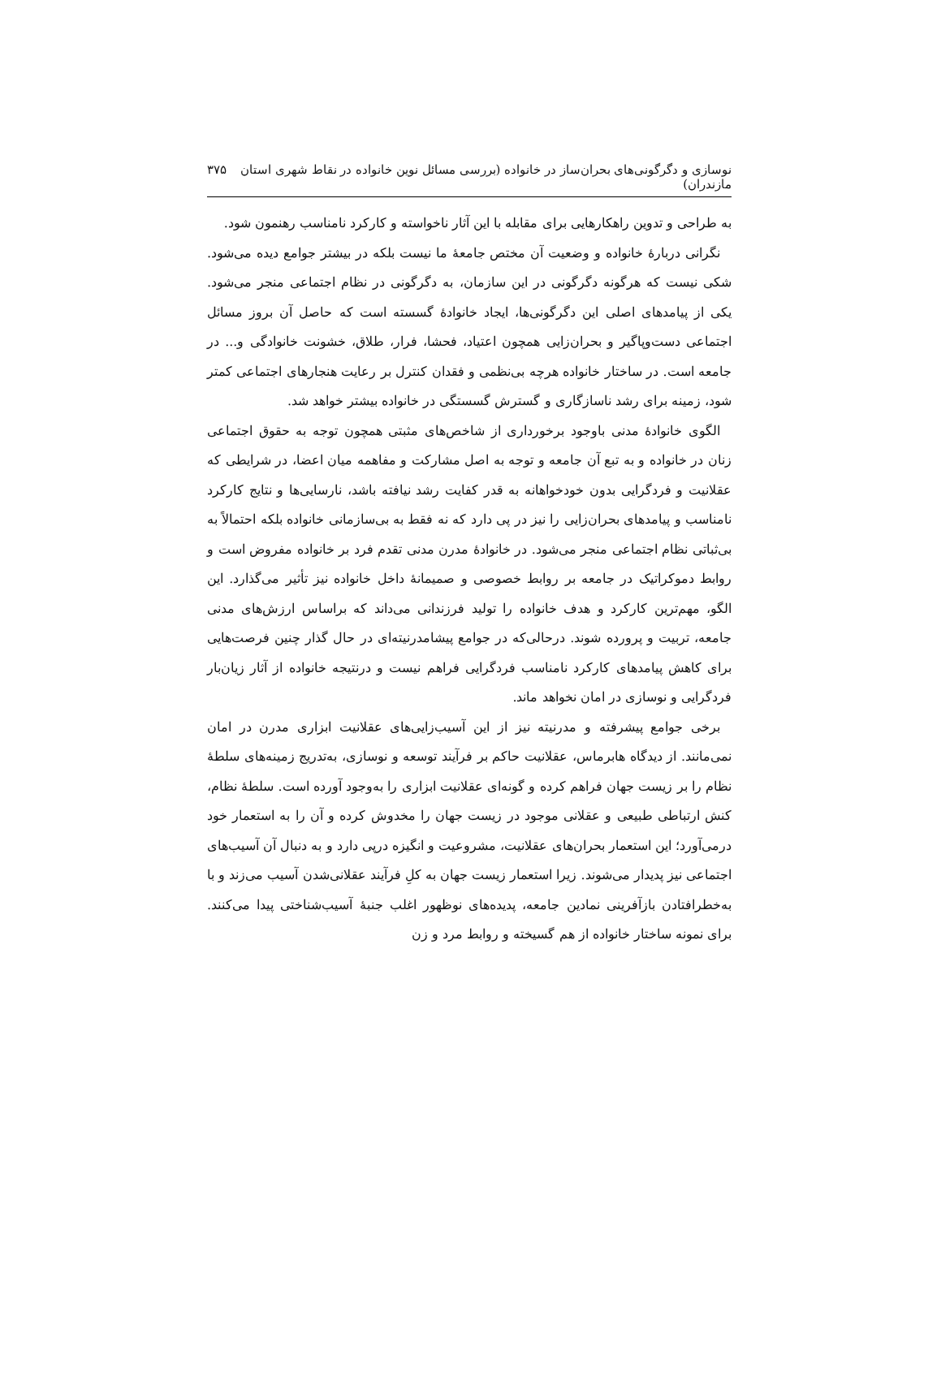نوسازی و دگرگونی‌های بحران‌ساز در خانواده (بررسی مسائل نوین خانواده در نقاط شهری استان مازندران) ۳۷۵
به طراحی و تدوین راهکارهایی برای مقابله با این آثار ناخواسته و کارکرد نامناسب رهنمون شود.
نگرانی دربارهٔ خانواده و وضعیت آن مختص جامعهٔ ما نیست بلکه در بیشتر جوامع دیده می‌شود. شکی نیست که هرگونه دگرگونی در این سازمان، به دگرگونی در نظام اجتماعی منجر می‌شود. یکی از پیامدهای اصلی این دگرگونی‌ها، ایجاد خانوادهٔ گسسته است که حاصل آن بروز مسائل اجتماعی دست‌وپاگیر و بحران‌زایی همچون اعتیاد، فحشا، فرار، طلاق، خشونت خانوادگی و... در جامعه است. در ساختار خانواده هرچه بی‌نظمی و فقدان کنترل بر رعایت هنجارهای اجتماعی کمتر شود، زمینه برای رشد ناسازگاری و گسترش گسستگی در خانواده بیشتر خواهد شد.
الگوی خانوادهٔ مدنی باوجود برخورداری از شاخص‌های مثبتی همچون توجه به حقوق اجتماعی زنان در خانواده و به تبع آن جامعه و توجه به اصل مشارکت و مفاهمه میان اعضا، در شرایطی که عقلانیت و فردگرایی بدون خودخواهانه به قدر کفایت رشد نیافته باشد، نارسایی‌ها و نتایج کارکرد نامناسب و پیامدهای بحران‌زایی را نیز در پی دارد که نه فقط به بی‌سازمانی خانواده بلکه احتمالاً به بی‌ثباتی نظام اجتماعی منجر می‌شود. در خانوادهٔ مدرن مدنی تقدم فرد بر خانواده مفروض است و روابط دموکراتیک در جامعه بر روابط خصوصی و صمیمانهٔ داخل خانواده نیز تأثیر می‌گذارد. این الگو، مهم‌ترین کارکرد و هدف خانواده را تولید فرزندانی می‌داند که براساس ارزش‌های مدنی جامعه، تربیت و پرورده شوند. درحالی‌که در جوامع پیشامدرنیته‌ای در حال گذار چنین فرصت‌هایی برای کاهش پیامدهای کارکرد نامناسب فردگرایی فراهم نیست و درنتیجه خانواده از آثار زیان‌بار فردگرایی و نوسازی در امان نخواهد ماند.
برخی جوامع پیشرفته و مدرنیته نیز از این آسیب‌زایی‌های عقلانیت ابزاری مدرن در امان نمی‌مانند. از دیدگاه هابرماس، عقلانیت حاکم بر فرآیند توسعه و نوسازی، به‌تدریج زمینه‌های سلطهٔ نظام را بر زیست جهان فراهم کرده و گونه‌ای عقلانیت ابزاری را به‌وجود آورده است. سلطهٔ نظام، کنش ارتباطی طبیعی و عقلانی موجود در زیست جهان را مخدوش کرده و آن را به استعمار خود درمی‌آورد؛ این استعمار بحران‌های عقلانیت، مشروعیت و انگیزه درپی دارد و به دنبال آن آسیب‌های اجتماعی نیز پدیدار می‌شوند. زیرا استعمار زیست جهان به کلِ فرآیند عقلانی‌شدن آسیب می‌زند و با به‌خطرافتادن بازآفرینی نمادین جامعه، پدیده‌های نوظهور اغلب جنبهٔ آسیب‌شناختی پیدا می‌کنند. برای نمونه ساختار خانواده از هم گسیخته و روابط مرد و زن